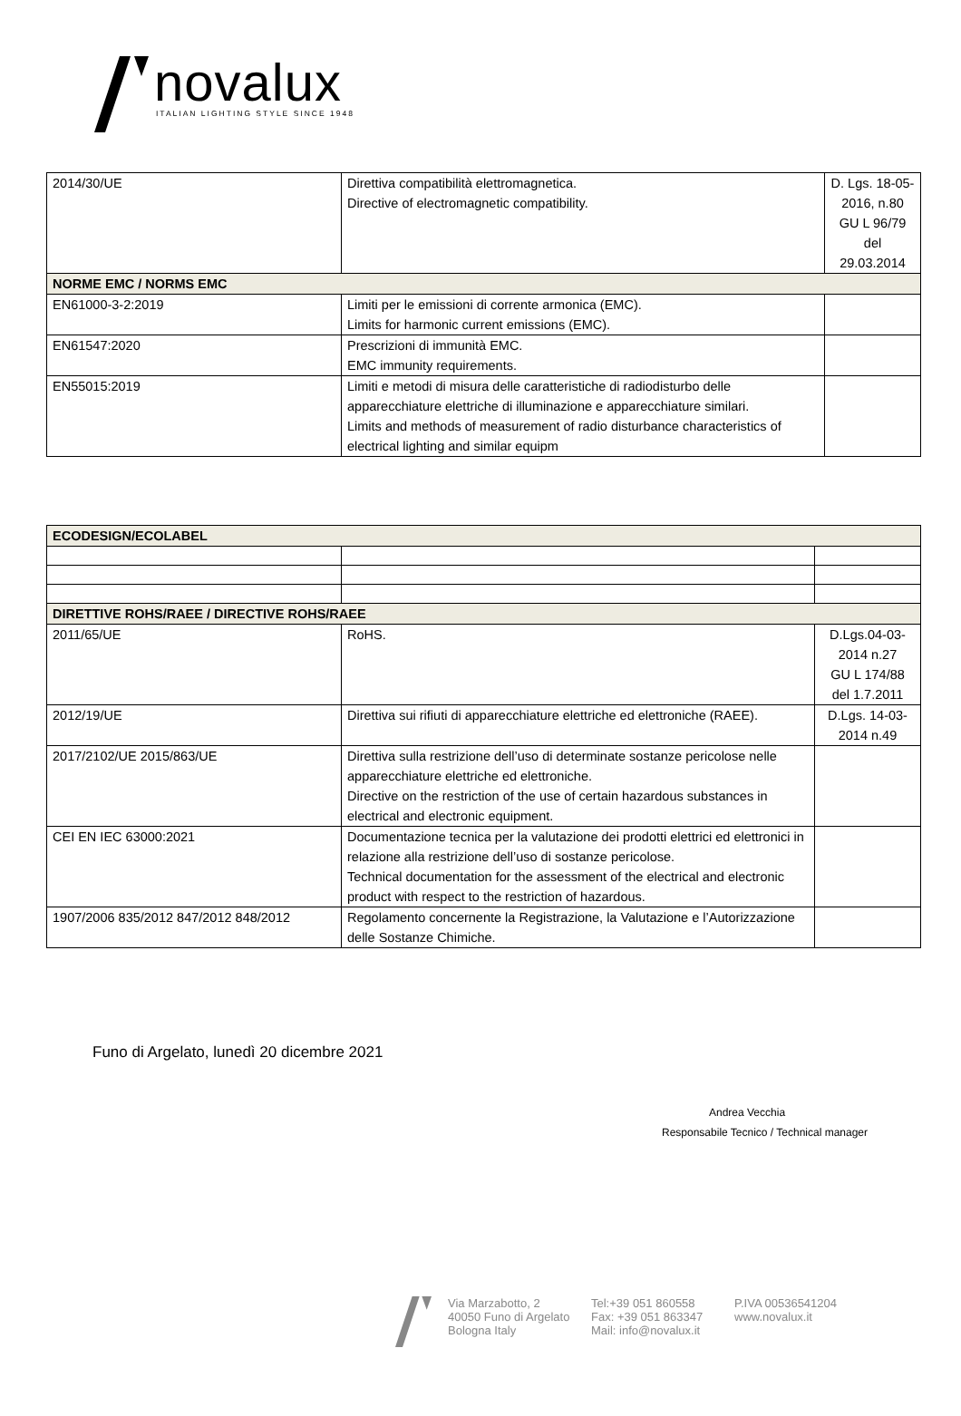novalux
ITALIAN LIGHTING STYLE SINCE 1948
| 2014/30/UE | Direttiva compatibilità elettromagnetica. Directive of electromagnetic compatibility. | D. Lgs. 18-05-2016, n.80 GU L 96/79 del 29.03.2014 |
| NORME EMC / NORMS EMC | | |
| EN61000-3-2:2019 | Limiti per le emissioni di corrente armonica (EMC). Limits for harmonic current emissions (EMC). | |
| EN61547:2020 | Prescrizioni di immunità EMC. EMC immunity requirements. | |
| EN55015:2019 | Limiti e metodi di misura delle caratteristiche di radiodisturbo delle apparecchiature elettriche di illuminazione e apparecchiature similari. Limits and methods of measurement of radio disturbance characteristics of electrical lighting and similar equipm | |
| ECODESIGN/ECOLABEL | | |
| DIRETTIVE ROHS/RAEE / DIRECTIVE ROHS/RAEE | | |
| 2011/65/UE | RoHS. | D.Lgs.04-03-2014 n.27 GU L 174/88 del 1.7.2011 |
| 2012/19/UE | Direttiva sui rifiuti di apparecchiature elettriche ed elettroniche (RAEE). | D.Lgs. 14-03-2014 n.49 |
| 2017/2102/UE 2015/863/UE | Direttiva sulla restrizione dell’uso di determinate sostanze pericolose nelle apparecchiature elettriche ed elettroniche. Directive on the restriction of the use of certain hazardous substances in electrical and electronic equipment. | |
| CEI EN IEC 63000:2021 | Documentazione tecnica per la valutazione dei prodotti elettrici ed elettronici in relazione alla restrizione dell’uso di sostanze pericolose. Technical documentation for the assessment of the electrical and electronic product with respect to the restriction of hazardous. | |
| 1907/2006 835/2012 847/2012 848/2012 | Regolamento concernente la Registrazione, la Valutazione e l’Autorizzazione delle Sostanze Chimiche. | |
Funo di Argelato, lunedì 20 dicembre 2021
Andrea Vecchia
Responsabile Tecnico / Technical manager
Via Marzabotto, 2
40050 Funo di Argelato
Bologna Italy
Tel:+39 051 860558
Fax: +39 051 863347
Mail: info@novalux.it
P.IVA 00536541204
www.novalux.it